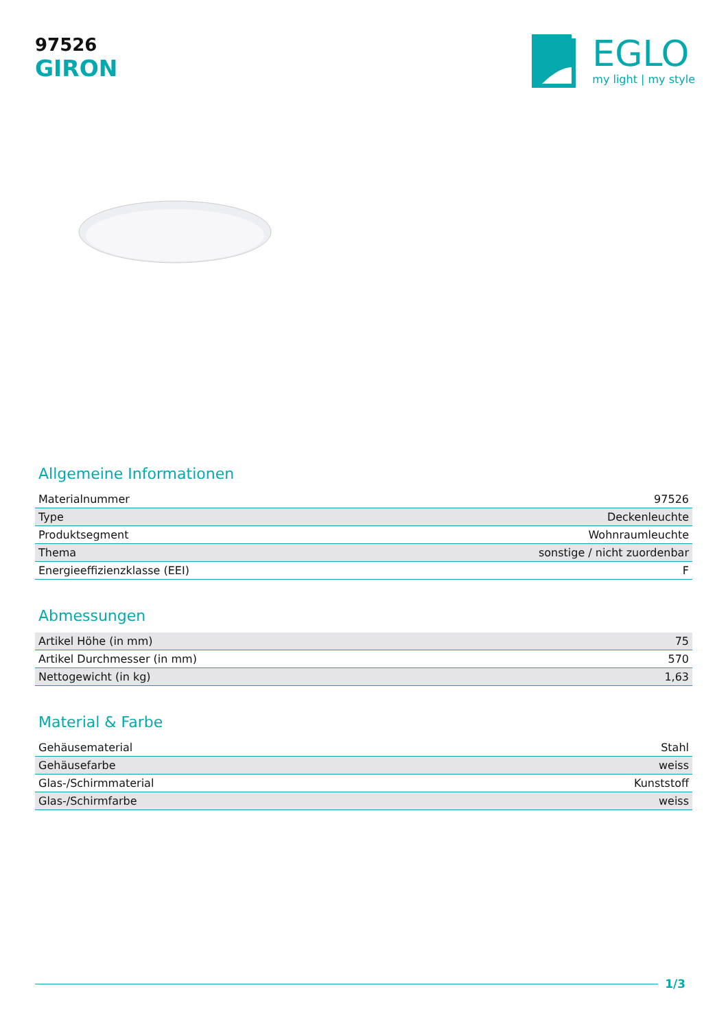97526
GIRON
EGLO
my light | my style
Allgemeine Informationen
| Materialnummer | 97526 |
| Type | Deckenleuchte |
| Produktsegment | Wohnraumleuchte |
| Thema | sonstige / nicht zuordenbar |
| Energieeffizienzklasse (EEI) | F |
Abmessungen
| Artikel Höhe (in mm) | 75 |
| Artikel Durchmesser (in mm) | 570 |
| Nettogewicht (in kg) | 1,63 |
Material & Farbe
| Gehäusematerial | Stahl |
| Gehäusefarbe | weiss |
| Glas-/Schirmmaterial | Kunststoff |
| Glas-/Schirmfarbe | weiss |
1/3